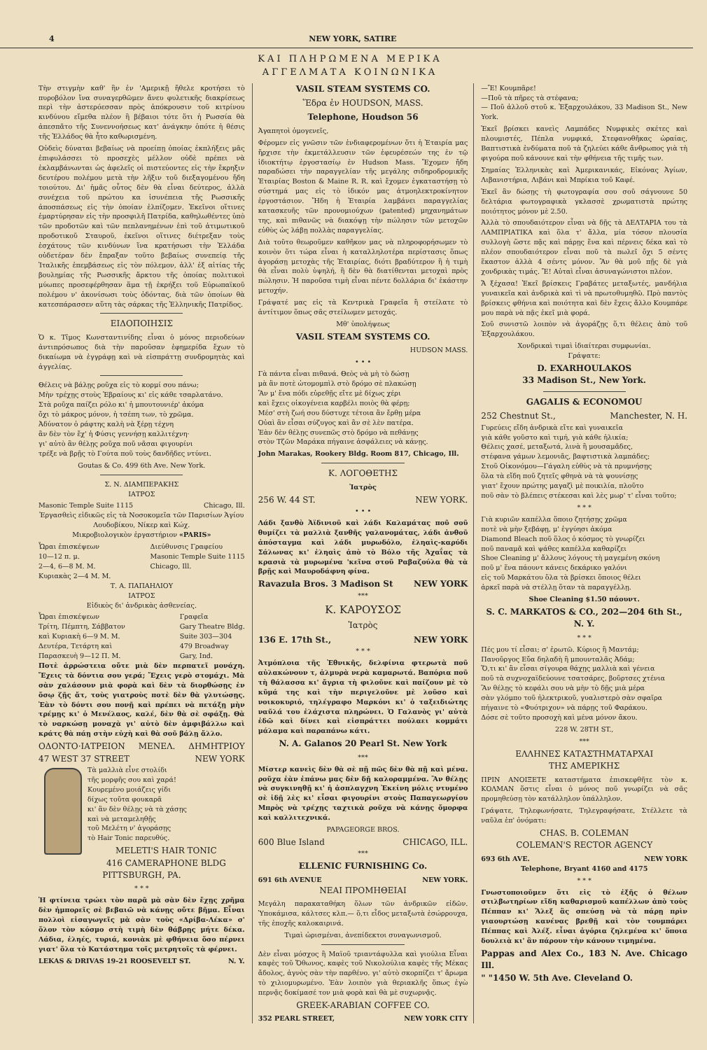4 NEW YORK, SATIRE
ΚΑΙ ΠΛΗΡΩΜΕΝΑ ΜΕΡΙΚΑ
ΑΓΓΕΛΜΑΤΑ ΚΟΙΝΩΝΙΚΑ
Τὴν στιγμὴν καθ' ἣν ἐν 'Αμερικῇ ἤθελε κροτήσει τὸ πυροβόλον ἵνα συναγερθῶμεν ἄνευ φυλετικῆς διακρίσεως περὶ τὴν ἀστερόεσσαν πρὸς ἀπόκρουσιν τοῦ κιτρίνου κινδύνου εἴμεθα πλέον ἢ βέβαιοι τότε ὅτι ἡ Ρωσσία θὰ ἀπεσπᾶτο τῆς Συνεννοήσεως κατ' ἀνάγκην ὁπότε ἡ θέσις τῆς Ἑλλάδος θὰ ἦτο καθωρισμένη.
Οὐδεὶς δύναται βεβαίως νὰ προείπῃ ὁποίας ἐκπλήξεις μᾶς ἐπιφυλάσσει τὸ προσεχὲς μέλλον οὐδὲ πρέπει νὰ ἐκλαμβάνωνται ὡς ἀφελεῖς οἱ πιστεύοντες εἰς τὴν ἔκρηξιν δευτέρου πολέμου μετὰ τὴν λῆξιν τοῦ διεξαγομένου ἤδη τοιούτου. Δι' ἡμᾶς οὗτος δὲν θὰ εἶναι δεύτερος, ἀλλὰ συνέχεια τοῦ πρώτου κα ἰσυνέπεια τῆς Ρωσσικῆς ἀποσπάσεως εἰς τὴν ὁποίαν ἐλπίζομεν. Ἐκεῖνοι οἵτινες ἐμαρτύρησαν εἰς τὴν προσφιλῆ Πατρίδα, καθηλωθέντες ὑπὸ τῶν προδοτῶν καὶ τῶν πεπλανημένων ἐπὶ τοῦ ἀτιμωτικοῦ προδοτικοῦ Σταυροῦ, ἐκεῖνοι οἵτινες διέτρεξαν τοὺς ἐσχάτους τῶν κινδύνων ἵνα κρατήσωσι τὴν Ἑλλάδα οὐδετέραν δὲν ἔπραξαν τοῦτο βεβαίως συνεπείᾳ τῆς Ἰταλικῆς ἐπεμβάσεως εἰς τὸν πόλεμον, ἀλλ' ἐξ αἰτίας τῆς βουλημίας τῆς Ρωσσικῆς ἄρκτου τῆς ὁποίας πολιτικοὶ μύωπες προσεφέρθησαν ἅμα τῇ ἐκρήξει τοῦ Εὐρωπαϊκοῦ πολέμου ν' ἀκονίσωσι τοὺς ὀδόντας, διὰ τῶν ὁποίων θὰ κατεσπάρασσεν αὕτη τὰς σάρκας τῆς Ἑλληνικῆς Πατρίδος.
ΕΙΔΟΠΟΙΗΣΙΣ
Ὁ κ. Τῖμος Κωνσταντινίδης εἶναι ὁ μόνος περιοδεύων ἀντιπρόσωπος διὰ τὴν παροῦσαν ἐφημερίδα ἔχων τὸ δικαίωμα νὰ ἐγγράφῃ καὶ νὰ εἰσπράττῃ συνδρομητὰς καὶ ἀγγελίας.
Θέλεις νὰ βάλῃς ροῦχα εἰς τὸ κορμί σου πάνω;
Μὴν τρέχῃς στοὺς Ἑβραίους κι' εἰς κάθε τσαρλατάνο.
Στὰ ροῦχα παίζει ρόλο κι' ἡ μπουτουνιέρ' ἀκόμα
ὄχι τὸ μάκρος μόνον, ἡ τσέπη των, τὸ χρῶμα.
Ἀδύνατον ὁ ράφτης καλὴ νὰ ξέρῃ τέχνη
ἂν δὲν τὸν ἔχ' ἡ Φύσις γεννήσῃ καλλιτέχνη·
γι' αὐτὸ ἂν θέλῃς ροῦχα ποῦ νᾶσαι φιγουρίνι
τρέξε νὰ βρῇς τὸ Γούτα ποῦ τοὺς δανδῆδες ντύνει.
Goutas & Co. 499 6th Ave. New York.
Σ. Ν. ΔΙΑΜΠΕΡΑΚΗΣ
ΙΑΤΡΟΣ
Masonic Temple Suite 1115 Chicago, Ill.
Ἐργασθεὶς εἰδικῶς εἰς τὰ Νοσοκομεῖα τῶν Παρισίων Ἁγίου Λουδοβίκου, Νίκερ καὶ Κώχ.
Μικροβιολογικὸν ἐργαστήριον «PARIS»
Ὧραι ἐπισκέψεων
10—12 π. μ.
2—4, 6—8 M. M.
Κυριακὰς 2—4 M. M. Διεύθυνσις Γραφείου
Masonic Temple Suite 1115
Chicago, Ill.
Τ. Α. ΠΑΠΑΗΛΙΟΥ
ΙΑΤΡΟΣ
Εἰδικὸς δι' ἀνδρικὰς ἀσθενείας.
Ὧραι ἐπισκέψεων
Τρίτη, Πέμπτη, Σάββατον
καὶ Κυριακὴ 6—9 M. M.
Δευτέρα, Τετάρτη καὶ
Παρασκευὴ 9—12 Π. Μ. Γραφεῖα
Gary Theatre Bldg.
Suite 303—304
479 Broadway
Gary, Ind.
Ποτὲ ἀρρώστεια οὔτε μιὰ δὲν περπατεῖ μονάχη. Ἔχεις τὰ δόντια σου γερά; Ἔχεις γερὸ στομάχι. Μὰ σὰν χαλάσουν μιὰ φορὰ καὶ δὲν τὰ διορθώσῃς ἐν ὅσῳ ζῇς ἄτ, τοὺς γιατροὺς ποτὲ δὲν θὰ γλυτώσῃς. Ἐὰν τὸ δόντι σου πονῇ καὶ πρέπει νὰ πετάξῃ μὴν τρέμῃς κι' ὁ Μενέλαος, καλέ, δὲν θὰ σὲ σφάξῃ. Θὰ τὸ ναρκώσῃ μοναχὰ γι' αὐτὸ δὲν ἀμφιβάλλω καὶ κράτς θὰ πάῃ στὴν εὐχὴ καὶ θὰ σοῦ βάλῃ ἄλλο.
ΟΔΟΝΤΟ·ΙΑΤΡΕΙΟΝ ΜΕΝΕΛ. ΔΗΜΗΤΡΙΟΥ
47 WEST 37 STREET NEW YORK
Τὰ μαλλιὰ εἶνε στολίδι
τῆς μορφῆς σου καὶ χαρά!
Κουρεμένο μοιάζεις γίδι
δίχως τοῦτα φουκαρᾶ
κι' ἂν δὲν θέλῃς νὰ τὰ χάσῃς
καὶ νὰ μεταμεληθῇς
τοῦ Μελέτη ν' ἀγοράσῃς
τὸ Hair Tonic παρευθύς.
MELETI'S HAIR TONIC
416 CAMERAPHONE BLDG
PITTSBURGH, PA.
* * *
Ἡ φτίνεια τρώει τὸν παρᾶ μὰ σὰν δὲν ἔχῃς χρῆμα δὲν ἠμπορεῖς σὲ βεβαιῶ νὰ κάνῃς οὔτε βῆμα. Εἶναι πολλοὶ εἰσαγωγεῖς μὰ σὰν τοὺς «Δρίβα-Λέκα» σ' ὅλον τὸν κόσμο στὴ τιμὴ δὲν θάβρῃς μήτε δέκα. Λάδια, ἐληές, τυριά, κονιὰκ μὲ φθήνεια ὅσο πέρνει γιατ' ὅλα τὸ Κατάστημα τοῖς μετρητοῖς τὰ φέρνει.
LEKAS & DRIVAS 19-21 ROOSEVELT ST. N. Y.
VASIL STEAM SYSTEMS CO.
Ἕδρα ἐν HOUDSON, MASS.
Telephone, Houdson 56
Ἀγαπητοὶ ὁμογενεῖς,
Φέρομεν εἰς γνῶσιν τῶν ἐνδιαφερομένων ὅτι ἡ Ἑταιρία μας ἤρχισε τὴν ἐκμετάλλευσιν τῶν ἐφευρέσεών της ἐν τῷ ἰδιοκτήτῳ ἐργοστασίῳ ἐν Hudson Mass. Ἔχομεν ἤδη παραδώσει τὴν παραγγελίαν τῆς μεγάλης σιδηροδρομικῆς Ἑταιρίας Boston & Maine R. R. καὶ ἔχομεν ἐγκαταστήσῃ τὸ σύστημά μας εἰς τὸ ἰδικόν μας ἀτμοηλεκτροκίνητον ἐργοστάσιον. Ἤδη ἡ Ἑταιρία λαμβάνει παραγγελίας κατασκευῆς τῶν προνομιούχων (patented) μηχανημάτων της, καὶ πιθανῶς νὰ διακόψῃ τὴν πώλησιν τῶν μετοχῶν εὐθὺς ὡς λάβῃ πολλὰς παραγγελίας.
Διὰ τοῦτο θεωροῦμεν καθῆκον μας νὰ πληροφορήσωμεν τὸ κοινὸν ὅτι τώρα εἶναι ἡ καταλληλοτέρα περίστασις ὅπως ἀγοράσῃ μετοχὰς τῆς Ἑταιρίας, διότι βραδύτερον ἢ ἡ τιμὴ θὰ εἶναι πολὺ ὑψηλή, ἢ δὲν θὰ διατίθενται μετοχαὶ πρὸς πώλησιν. Ἡ παροῦσα τιμὴ εἶναι πέντε δολλάρια δι' ἑκάστην μετοχήν.
Γράψατέ μας εἰς τὰ Κεντρικὰ Γραφεῖα ἢ στείλατε τὸ ἀντίτιμον ὅπως σᾶς στείλωμεν μετοχάς.
Μθ' ὑπολήψεως
VASIL STEAM SYSTEMS CO.
HUDSON MASS.
• • •
Γὰ πάντα εἶναι πιθανά. Θεὸς νὰ μὴ τὸ δώσῃ
μὰ ἂν ποτὲ ὠτομομπὶλ στὸ δρόμο σὲ πλακώσῃ
Ἂν μ' ἕνα πόδι εὑρεθῇς εἴτε μὲ δίχως χέρι
καὶ ἔχεις οἰκογένεια καρβέλι ποιὸς θὰ φέρῃ;
Μέσ' στὴ ζωή σου δύστυχε τέτοια ἂν ἔρθῃ μέρα
Οὐαὶ ἂν εἶσαι σύζυγος καὶ ἂν σὲ λὲν πατέρα.
Ἐὰν δὲν θέλῃς συνεπῶς στὸ δρόμο νὰ πεθάνῃς
στὸν Τζῶν Μαράκα πήγαινε ἀσφάλειες νὰ κάνῃς.
John Marakas, Rookery Bldg. Room 817, Chicago, Ill.
Κ. ΛΟΓΟΘΕΤΗΣ
Ἰατρὸς
256 W. 44 ST. NEW YORK.
• • •
Λάδι ξανθὸ Ἀϊδινιοῦ καὶ λάδι Καλαμάτας ποῦ σοῦ θυμίζει τὰ μαλλιὰ ξανθῆς γαλανομάτας, λάδι ἀνθοῦ ἀπόσταγμα καὶ λάδι μυρωδόλο, ἐληαὶς-καρύδι Σάλωνας κι' ἐληαὶς ἀπὸ τὸ Βόλο τῆς Ἀχαΐας τὰ κρασιὰ τὰ μυρωμένα 'κεῖνα στοῦ Ραβαζούλα θὰ τὰ βρῇς καὶ Μαυροδάφνη φίνα.
Ravazula Bros. 3 Madison St NEW YORK
***
Κ. ΚΑΡΟΥΣΟΣ
Ἰατρὸς
136 E. 17th St., NEW YORK
* * *
Ἀτμόπλοια τῆς Ἐθνικῆς, δελφίνια φτερωτὰ ποῦ αὐλακώνουν τ, ἁλμυρὰ νερὰ καμαρωτά. Βαπόρια ποῦ τὴ θάλασσα κι' ἄγρια τὴ φιλοῦνε καὶ παίζουν μὲ τὸ κῦμά της καὶ τὴν περιγελοῦνε μὲ λοῦσο καὶ νοικοκυριό, τηλέγραφο Μαρκόνι κι' ὁ ταξειδιώτης ναῦλά του ἐλάχιστα πληρώνει. Ὁ Γαλανὸς γι' αὐτὰ ἐδῶ καὶ δίνει καὶ εἰσπράττει πούλαει κομμάτι μάλαμα καὶ παραπάνω κάτι.
N. A. Galanos 20 Pearl St. New York
***
Μίστερ κανεὶς δὲν θὰ σὲ πῇ πῶς δὲν θὰ πῇ καὶ μένα. ροῦχα ἐὰν ἐπάνω μας δὲν δῇ καλοραμμένα. Ἂν θέλῃς νὰ συγκινηθῇ κι' ἡ ἀσπλαγχνη Ἐκείνη μόλις ντυμένο σὲ ἰδῇ λὲς κι' εἶσαι φιγουρίνι στοὺς Παπαγεωργίου Μπρὸς νὰ τρέχῃς ταχτικὰ ροῦχα νὰ κάνῃς ὄμορφα καὶ καλλιτεχνικά.
PAPAGEORGE BROS.
600 Blue Island CHICAGO, ILL.
***
ELLENIC FURNISHING Co.
691 6th AVENUE NEW YORK.
ΝΕΑΙ ΠΡΟΜΗΘΕΙΑΙ
Μεγάλη παρακαταθήκη ὅλων τῶν ἀνδρικῶν εἰδῶν. Ὑποκάμισα, κάλτσες κλπ.— ὅ,τι εἶδος μεταξωτὰ ἐσώρρουχα, τῆς ἐποχῆς καλοκαιρινά.
Τιμαὶ ὡρισμέναι, ἀνεπίδεκτοι συναγωνισμοῦ.
Δὲν εἶναι μόσχος ἢ Μαϊοῦ τριαντάφυλλα καὶ γιούλια Εἶναι καφὲς τοῦ Ὄθωνος, καφὲς τοῦ Νικολούλια καφὲς τῆς Μέκας ἄδολος, ἁγνὸς σὰν τὴν παρθένο. γι' αὐτὸ σκορπίζει τ' ἄρωμα τὸ χιλιομυρωμένο. Ἐὰν λοιπὸν γιὰ θεριακλῆς ὅπως ἐγὼ περνᾷς δοκίμασέ τον μιὰ φορὰ καὶ θὰ μὲ συχωρνᾷς.
GREEK-ARABIAN COFFEE CO.
352 PEARL STREET, NEW YORK CITY
—Ἔ! Κουμπᾶρε!
—Ποῦ τὰ πῆρες τὰ στέφανα;
— Ποῦ ἀλλοῦ στοῦ κ. Ἐξαρχουλάκου, 33 Madison St., New York.
Ἐκεῖ βρίσκει κανεὶς Λαμπάδες Νυμφικὲς σκέτες καὶ πλουμιστές, Πέπλα νυμφικά, Στεφανοθῆκας ὡραίας, Βαπτιστικὰ ἐνδύματα ποῦ τὰ ζηλεύει κάθε ἄνθρωπος γιὰ τὴ φιγούρα ποῦ κάνουνε καὶ τὴν φθήνεια τῆς τιμῆς των.
Σημαίας Ἑλληνικὰς καὶ Ἀμερικανικάς, Εἰκόνας Ἁγίων, Λιβανιστήρια, Λιβάνι καὶ Μπρίκια τοῦ Καφέ.
Ἐκεῖ ἂν δώσῃς τὴ φωτογραφία σου σοῦ σάγνουνε 50 δελτάρια φωτογραφικὰ γκλασσὲ χρωματιστὰ πρώτης ποιότητος μόνον μὲ 2.50.
Ἀλλὰ τὸ σπουδαιότερον εἶναι νὰ δῇς τὰ ΔΕΛΤΑΡΙΑ του τὰ ΛΑΜΠΡΙΑΤΙΚΑ καὶ ὅλα τ' ἄλλα, μία τόσον πλουσία συλλογὴ ὥστε πᾷς καὶ πάρῃς ἕνα καὶ πέρνεις δέκα καὶ τὸ πλέον σπουδαιότερον εἶναι ποῦ τὰ πωλεῖ ὄχι 5 σέντς ἕκαστον ἀλλὰ 4 σέντς μόνον. Ἂν θὰ μοῦ πῇς δὲ γιὰ χονδρικὰς τιμάς. Ἔ! Αὐταὶ εἶναι ἀσυναγώνιστοι πλέον.
Ἄ ξέχασα! Ἐκεῖ βρίσκεις Γραβάτες μεταξωτές, μανδήλια γυναικεῖα καὶ ἀνδρικὰ καὶ τὶ νὰ πρωτοθυμηθῶ. Πρὸ παντὸς βρίσκεις φθήνια καὶ ποιότητα καὶ δὲν ἔχεις ἄλλο Κουμπάρε μου παρὰ νὰ πᾷς ἐκεῖ μιὰ φορά.
Σοῦ συνιστῶ λοιπὸν νὰ ἀγοράζῃς ὅ,τι θέλεις ἀπὸ τοῦ Ἐξαρχουλάκου.
Χονδρικαὶ τιμαὶ ἰδιαίτεραι συμφωνίαι.
Γράψατε:
D. EXARHOULAKOS
33 Madison St., New York.
GAGALIS & ECONOMOU
252 Chestnut St., Manchester, N. H.
Γυρεύεις εἴδη ἀνδρικὰ εἴτε καὶ γυναικεῖα
γιὰ κάθε γοῦστο καὶ τιμή, γιὰ κάθε ἡλικία;
Θέλεις χασέ, μεταξωτά, λινὰ ἢ μουσαμᾶδες,
στέφανα γάμων λεμονιᾶς, βαφτιστικὰ λαμπάδες;
Στοῦ Οἰκονόμου—Γάγαλη εὐθὺς νὰ τὰ πρυμνήσῃς
ὅλα τὰ εἴδη ποῦ ζητεῖς φθηνὰ νὰ τὰ ψουνίσῃς
γιατ' ἔχουν πρώτης μαγαζὶ μὲ ποικιλία, πλοῦτο
ποῦ σὰν τὸ βλέπεις στέκεσαι καὶ λὲς μωρ' τ' εἶναι τοῦτο;
* * *
Γιὰ κυριῶν καπέλλα ὅποιο ζητήσῃς χρῶμα
ποτὲ νὰ μὴν ξεβάφῃ, μ' ἐγγύησι ἀκόμα
Diamond Bleach ποῦ ὅλος ὁ κόσμος τὸ γνωρίζει
ποῦ παναμᾶ καὶ ψάθες καπέλλα καθαρίζει
Shoe Cleaning μ' ἄλλους λόγους τὴ μαγεμένη σκόνη
ποῦ μ' ἕνα πάουντ κάνεις δεκάρικο γαλόνι
εἰς τοῦ Μαρκάτου ὅλα τὰ βρίσκει ὅποιος θέλει
ἀρκεῖ παρὰ νὰ στέλλῃ ὅταν τὰ παραγγέλλῃ.
Shoe Cleaning $1.50 πάουντ.
S. C. MARKATOS & CO., 202—204 6th St., N. Y.
* * *
Πές μου τί εἶσαι; σ' ἐρωτῶ. Κύριος ἢ Μαντάμ;
Πανοῦργος Εὔα δηλαδὴ ἢ μπουνταλᾶς Ἀδάμ;
Ὅ,τι κι' ἂν εἶσαι σίγουρα θάχῃς μαλλιὰ καὶ γένεια
ποῦ τὰ συχνοχαϊδεύουνε τσατσάρες, βοῦρτσες χτένια
Ἂν θέλῃς τὸ κεφάλι σου νὰ μὴν τὸ δῇς μιὰ μέρα
σὰν γλόμπο τοῦ ἠλεκτρικοῦ, γυαλιστερὸ σὰν σφαῖρα
πήγαινε τὸ «Φυότριχον» νὰ πάρῃς τοῦ Φαράκου.
Δόσε σὲ τοῦτο προσοχὴ καὶ μένα μόνον ἄκου.
228 W. 28TH ST.,
***
ΕΛΛΗΝΕΣ ΚΑΤΑΣΤΗΜΑΤΑΡΧΑΙ
ΤΗΣ ΑΜΕΡΙΚΗΣ
ΠΡΙΝ ΑΝΟΙΞΕΤΕ καταστήματα ἐπισκεφθῆτε τὸν κ. ΚΟΛΜΑΝ ὅστις εἶναι ὁ μόνος ποῦ γνωρίζει νὰ σᾶς προμηθεύσῃ τὸν κατάλληλον ὑπάλληλον.
Γράψατε, Τηλεφωνήσατε, Τηλεγραφήσατε, Στέλλετε τὰ ναῦλα ἐπ' ὀνόματι:
CHAS. B. COLEMAN
COLEMAN'S RECTOR AGENCY
693 6th AVE. NEW YORK
Telephone, Bryant 4160 and 4175
* * *
Γνωστοποιοῦμεν ὅτι εἰς τὸ ἑξῆς ὁ θέλων στιλβωτηρίων εἴδη καθαρισμοῦ καπέλλων ἀπὸ τοὺς Πέππαν κι' Ἄλεξ ἂς σπεύσῃ νὰ τὰ πάρῃ πρὶν γιαουρτώσῃ κανένας βρεθῇ καὶ τὸν τουμπάρει Πέππας καὶ Ἀλέξ. εἶναι ἀγόρια ζηλεμένα κι' ὅποια δουλειὰ κι' ἂν πάρουν τὴν κάνουν τιμημένα.
Pappas and Alex Co., 183 N. Ave. Chicago Ill.
" "1450 W. 5th Ave. Cleveland O.